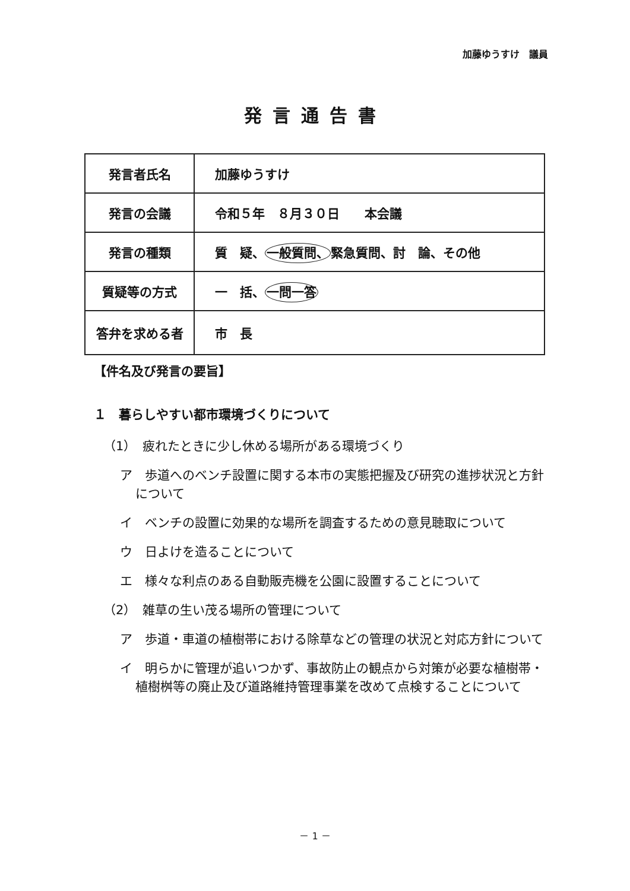加藤ゆうすけ　議員
発言通告書
| 発言者氏名 | 加藤ゆうすけ |
| 発言の会議 | 令和５年 ８月３０日 本会議 |
| 発言の種類 | 質 疑、 一般質問、 緊急質問、討 論、その他 |
| 質疑等の方式 | 一 括、 一問一答 |
| 答弁を求める者 | 市 長 |
【件名及び発言の要旨】
１　暮らしやすい都市環境づくりについて
（1）　疲れたときに少し休める場所がある環境づくり
ア　歩道へのベンチ設置に関する本市の実態把握及び研究の進捗状況と方針について
イ　ベンチの設置に効果的な場所を調査するための意見聴取について
ウ　日よけを造ることについて
エ　様々な利点のある自動販売機を公園に設置することについて
（2）　雑草の生い茂る場所の管理について
ア　歩道・車道の植樹帯における除草などの管理の状況と対応方針について
イ　明らかに管理が追いつかず、事故防止の観点から対策が必要な植樹帯・植樹桝等の廃止及び道路維持管理事業を改めて点検することについて
－ 1 －